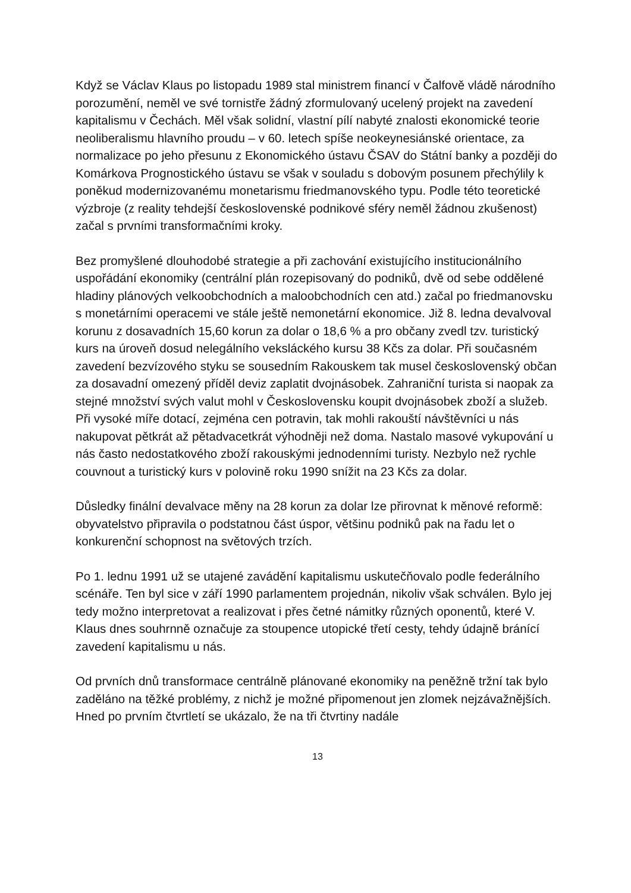Když se Václav Klaus po listopadu 1989 stal ministrem financí v Čalfově vládě národního porozumění, neměl ve své tornistře žádný zformulovaný ucelený projekt na zavedení kapitalismu v Čechách. Měl však solidní, vlastní pílí nabyté znalosti ekonomické teorie neoliberalismu hlavního proudu – v 60. letech spíše neokeynesiánské orientace, za normalizace po jeho přesunu z Ekonomického ústavu ČSAV do Státní banky a později do Komárkova Prognostického ústavu se však v souladu s dobovým posunem přechýlily k poněkud modernizovanému monetarismu friedmanovského typu. Podle této teoretické výzbroje (z reality tehdejší československé podnikové sféry neměl žádnou zkušenost) začal s prvními transformačními kroky.
Bez promyšlené dlouhodobé strategie a při zachování existujícího institucionálního uspořádání ekonomiky (centrální plán rozepisovaný do podniků, dvě od sebe oddělené hladiny plánových velkoobchodních a maloobchodních cen atd.) začal po friedmanovsku s monetárními operacemi ve stále ještě nemonetární ekonomice. Již 8. ledna devalvoval korunu z dosavadních 15,60 korun za dolar o 18,6 % a pro občany zvedl tzv. turistický kurs na úroveň dosud nelegálního veksláckého kursu 38 Kčs za dolar. Při současném zavedení bezvízového styku se sousedním Rakouskem tak musel československý občan za dosavadní omezený příděl deviz zaplatit dvojnásobek. Zahraniční turista si naopak za stejné množství svých valut mohl v Československu koupit dvojnásobek zboží a služeb. Při vysoké míře dotací, zejména cen potravin, tak mohli rakouští návštěvníci u nás nakupovat pětkrát až pětadvacetkrát výhodněji než doma. Nastalo masové vykupování u nás často nedostatkového zboží rakouskými jednodenními turisty. Nezbylo než rychle couvnout a turistický kurs v polovině roku 1990 snížit na 23 Kčs za dolar.
Důsledky finální devalvace měny na 28 korun za dolar lze přirovnat k měnové reformě: obyvatelstvo připravila o podstatnou část úspor, většinu podniků pak na řadu let o konkurenční schopnost na světových trzích.
Po 1. lednu 1991 už se utajené zavádění kapitalismu uskutečňovalo podle federálního scénáře. Ten byl sice v září 1990 parlamentem projednán, nikoliv však schválen. Bylo jej tedy možno interpretovat a realizovat i přes četné námitky různých oponentů, které V. Klaus dnes souhrnně označuje za stoupence utopické třetí cesty, tehdy údajně bránící zavedení kapitalismu u nás.
Od prvních dnů transformace centrálně plánované ekonomiky na peněžně tržní tak bylo zaděláno na těžké problémy, z nichž je možné připomenout jen zlomek nejzávažnějších. Hned po prvním čtvrtletí se ukázalo, že na tři čtvrtiny nadále
13